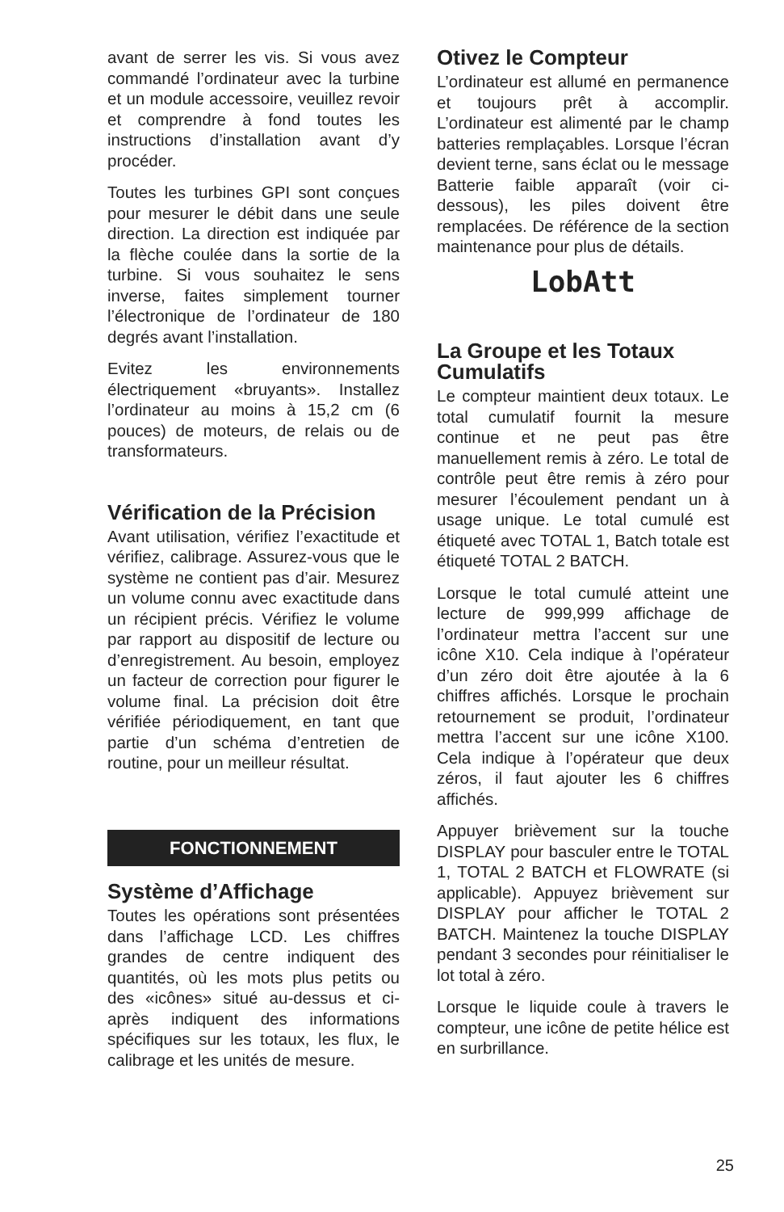avant de serrer les vis. Si vous avez commandé l’ordinateur avec la turbine et un module accessoire, veuillez revoir et comprendre à fond toutes les instructions d’installation avant d’y procéder.
Toutes les turbines GPI sont conçues pour mesurer le débit dans une seule direction. La direction est indiquée par la flèche coulée dans la sortie de la turbine. Si vous souhaitez le sens inverse, faites simplement tourner l’électronique de l’ordinateur de 180 degrés avant l’installation.
Evitez les environnements électriquement «bruyants». Installez l’ordinateur au moins à 15,2 cm (6 pouces) de moteurs, de relais ou de transformateurs.
Vérification de la Précision
Avant utilisation, vérifiez l’exactitude et vérifiez, calibrage. Assurez-vous que le système ne contient pas d’air. Mesurez un volume connu avec exactitude dans un récipient précis. Vérifiez le volume par rapport au dispositif de lecture ou d’enregistrement. Au besoin, employez un facteur de correction pour figurer le volume final. La précision doit être vérifiée périodiquement, en tant que partie d’un schéma d’entretien de routine, pour un meilleur résultat.
FONCTIONNEMENT
Système d’Affichage
Toutes les opérations sont présentées dans l’affichage LCD. Les chiffres grandes de centre indiquent des quantités, où les mots plus petits ou des «icônes» situé au-dessus et ci-après indiquent des informations spécifiques sur les totaux, les flux, le calibrage et les unités de mesure.
Otivez le Compteur
L’ordinateur est allumé en permanence et toujours prêt à accomplir. L’ordinateur est alimenté par le champ batteries remplaçables. Lorsque l’écran devient terne, sans éclat ou le message Batterie faible apparaît (voir ci-dessous), les piles doivent être remplacées. De référence de la section maintenance pour plus de détails.
LobAtt
La Groupe et les Totaux Cumulatifs
Le compteur maintient deux totaux. Le total cumulatif fournit la mesure continue et ne peut pas être manuellement remis à zéro. Le total de contrôle peut être remis à zéro pour mesurer l’écoulement pendant un à usage unique. Le total cumulé est étiqueté avec TOTAL 1, Batch totale est étiqueté TOTAL 2 BATCH.
Lorsque le total cumulé atteint une lecture de 999,999 affichage de l’ordinateur mettra l’accent sur une icône X10. Cela indique à l’opérateur d’un zéro doit être ajoutée à la 6 chiffres affichés. Lorsque le prochain retournement se produit, l’ordinateur mettra l’accent sur une icône X100. Cela indique à l’opérateur que deux zéros, il faut ajouter les 6 chiffres affichés.
Appuyer brièvement sur la touche DISPLAY pour basculer entre le TOTAL 1, TOTAL 2 BATCH et FLOWRATE (si applicable). Appuyez brièvement sur DISPLAY pour afficher le TOTAL 2 BATCH. Maintenez la touche DISPLAY pendant 3 secondes pour réinitialiser le lot total à zéro.
Lorsque le liquide coule à travers le compteur, une icône de petite hélice est en surbrillance.
25